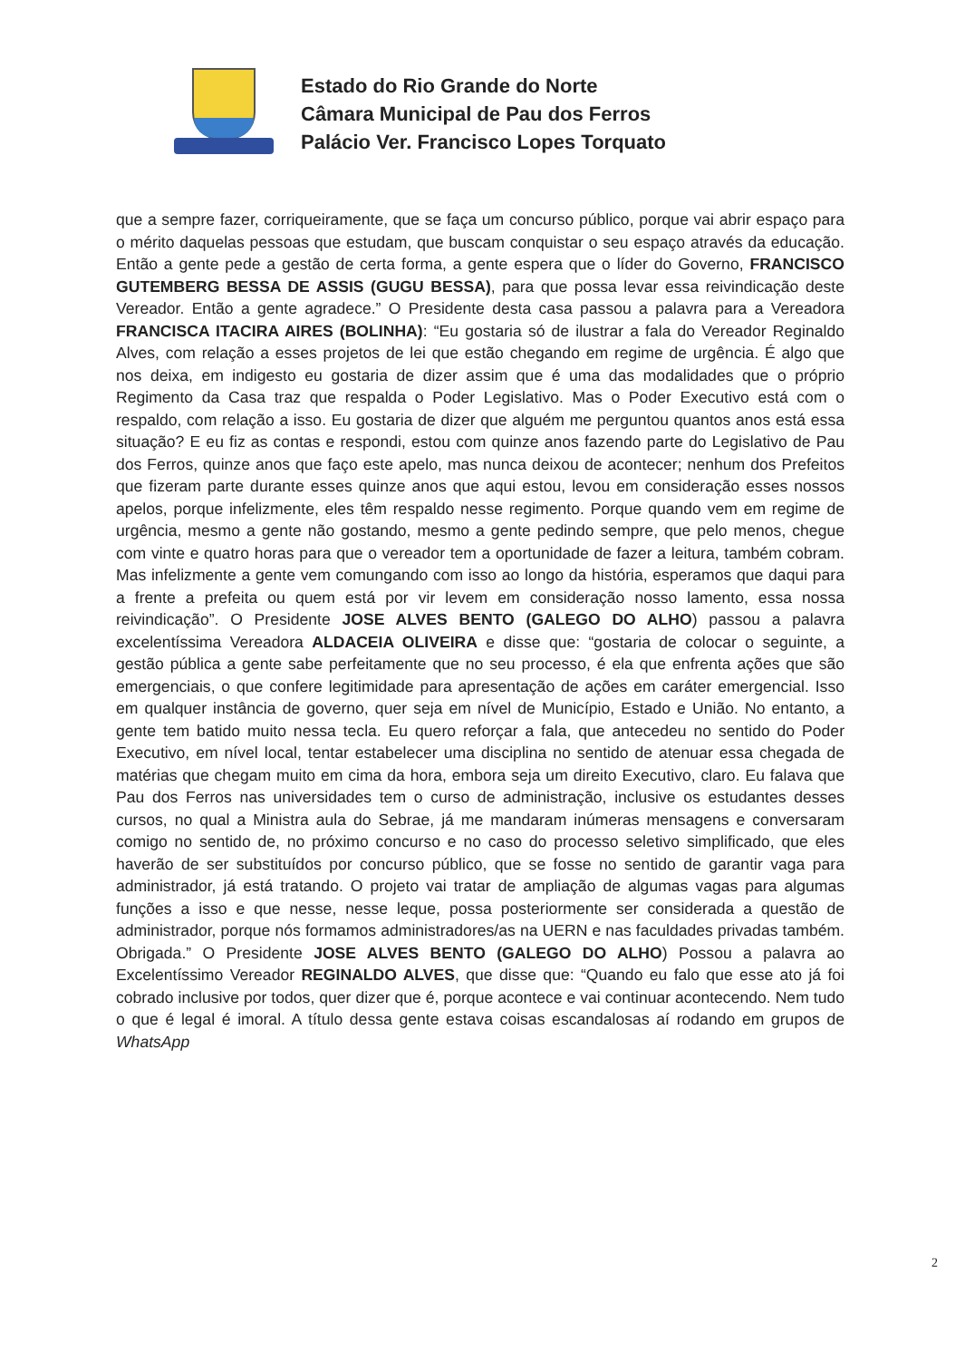Estado do Rio Grande do Norte
Câmara Municipal de Pau dos Ferros
Palácio Ver. Francisco Lopes Torquato
que a sempre fazer, corriqueiramente, que se faça um concurso público, porque vai abrir espaço para o mérito daquelas pessoas que estudam, que buscam conquistar o seu espaço através da educação. Então a gente pede a gestão de certa forma, a gente espera que o líder do Governo, FRANCISCO GUTEMBERG BESSA DE ASSIS (GUGU BESSA), para que possa levar essa reivindicação deste Vereador. Então a gente agradece.” O Presidente desta casa passou a palavra para a Vereadora FRANCISCA ITACIRA AIRES (BOLINHA): “Eu gostaria só de ilustrar a fala do Vereador Reginaldo Alves, com relação a esses projetos de lei que estão chegando em regime de urgência. É algo que nos deixa, em indigesto eu gostaria de dizer assim que é uma das modalidades que o próprio Regimento da Casa traz que respalda o Poder Legislativo. Mas o Poder Executivo está com o respaldo, com relação a isso. Eu gostaria de dizer que alguém me perguntou quantos anos está essa situação? E eu fiz as contas e respondi, estou com quinze anos fazendo parte do Legislativo de Pau dos Ferros, quinze anos que faço este apelo, mas nunca deixou de acontecer; nenhum dos Prefeitos que fizeram parte durante esses quinze anos que aqui estou, levou em consideração esses nossos apelos, porque infelizmente, eles têm respaldo nesse regimento. Porque quando vem em regime de urgência, mesmo a gente não gostando, mesmo a gente pedindo sempre, que pelo menos, chegue com vinte e quatro horas para que o vereador tem a oportunidade de fazer a leitura, também cobram. Mas infelizmente a gente vem comungando com isso ao longo da história, esperamos que daqui para a frente a prefeita ou quem está por vir levem em consideração nosso lamento, essa nossa reivindicação”. O Presidente JOSE ALVES BENTO (GALEGO DO ALHO) passou a palavra excelentíssima Vereadora ALDACEIA OLIVEIRA e disse que: “gostaria de colocar o seguinte, a gestão pública a gente sabe perfeitamente que no seu processo, é ela que enfrenta ações que são emergenciais, o que confere legitimidade para apresentação de ações em caráter emergencial. Isso em qualquer instância de governo, quer seja em nível de Município, Estado e União. No entanto, a gente tem batido muito nessa tecla. Eu quero reforçar a fala, que antecedeu no sentido do Poder Executivo, em nível local, tentar estabelecer uma disciplina no sentido de atenuar essa chegada de matérias que chegam muito em cima da hora, embora seja um direito Executivo, claro. Eu falava que Pau dos Ferros nas universidades tem o curso de administração, inclusive os estudantes desses cursos, no qual a Ministra aula do Sebrae, já me mandaram inúmeras mensagens e conversaram comigo no sentido de, no próximo concurso e no caso do processo seletivo simplificado, que eles haverão de ser substituídos por concurso público, que se fosse no sentido de garantir vaga para administrador, já está tratando. O projeto vai tratar de ampliação de algumas vagas para algumas funções a isso e que nesse, nesse leque, possa posteriormente ser considerada a questão de administrador, porque nós formamos administradores/as na UERN e nas faculdades privadas também. Obrigada.” O Presidente JOSE ALVES BENTO (GALEGO DO ALHO) Possou a palavra ao Excelentíssimo Vereador REGINALDO ALVES, que disse que: “Quando eu falo que esse ato já foi cobrado inclusive por todos, quer dizer que é, porque acontece e vai continuar acontecendo. Nem tudo o que é legal é imoral. A título dessa gente estava coisas escandalosas aí rodando em grupos de WhatsApp
2